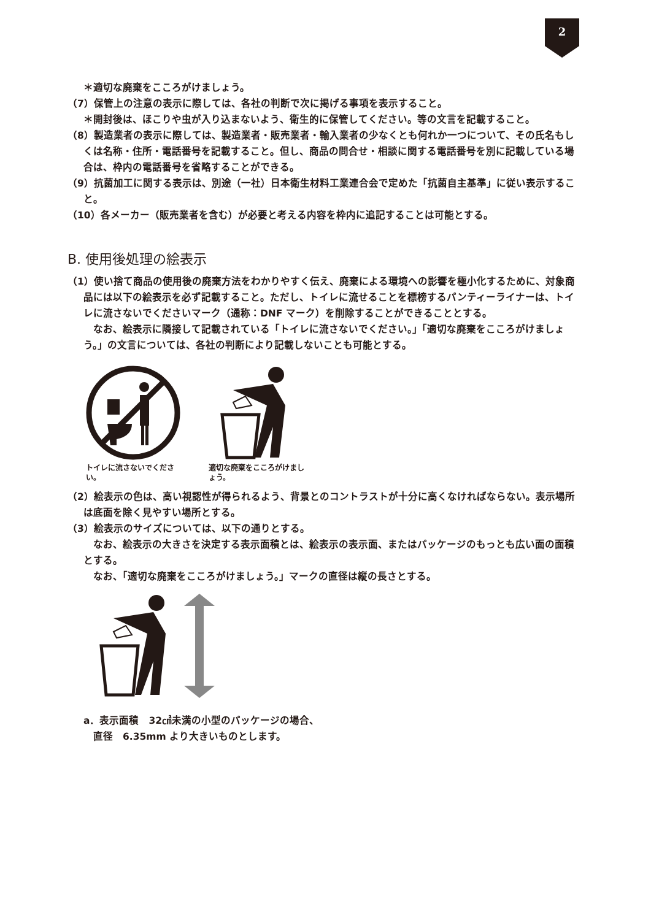2
＊適切な廃棄をこころがけましょう。
（7）保管上の注意の表示に際しては、各社の判断で次に掲げる事項を表示すること。
＊開封後は、ほこりや虫が入り込まないよう、衛生的に保管してください。等の文言を記載すること。
（8）製造業者の表示に際しては、製造業者・販売業者・輸入業者の少なくとも何れか一つについて、その氏名もしくは名称・住所・電話番号を記載すること。但し、商品の問合せ・相談に関する電話番号を別に記載している場合は、枠内の電話番号を省略することができる。
（9）抗菌加工に関する表示は、別途（一社）日本衛生材料工業連合会で定めた「抗菌自主基準」に従い表示すること。
（10）各メーカー（販売業者を含む）が必要と考える内容を枠内に追記することは可能とする。
B. 使用後処理の絵表示
（1）使い捨て商品の使用後の廃棄方法をわかりやすく伝え、廃棄による環境への影響を極小化するために、対象商品には以下の絵表示を必ず記載すること。ただし、トイレに流せることを標榜するパンティーライナーは、トイレに流さないでくださいマーク（通称：DNF マーク）を削除することができることとする。
　なお、絵表示に隣接して記載されている「トイレに流さないでください。」「適切な廃棄をこころがけましょう。」の文言については、各社の判断により記載しないことも可能とする。
トイレに流さないでください。
適切な廃棄をこころがけましょう。
（2）絵表示の色は、高い視認性が得られるよう、背景とのコントラストが十分に高くなければならない。表示場所は底面を除く見やすい場所とする。
（3）絵表示のサイズについては、以下の通りとする。
　なお、絵表示の大きさを決定する表示面積とは、絵表示の表示面、またはパッケージのもっとも広い面の面積とする。
　なお、「適切な廃棄をこころがけましょう。」マークの直径は縦の長さとする。
a．表示面積　32㎠未満の小型のパッケージの場合、
　直径　6.35mm より大きいものとします。